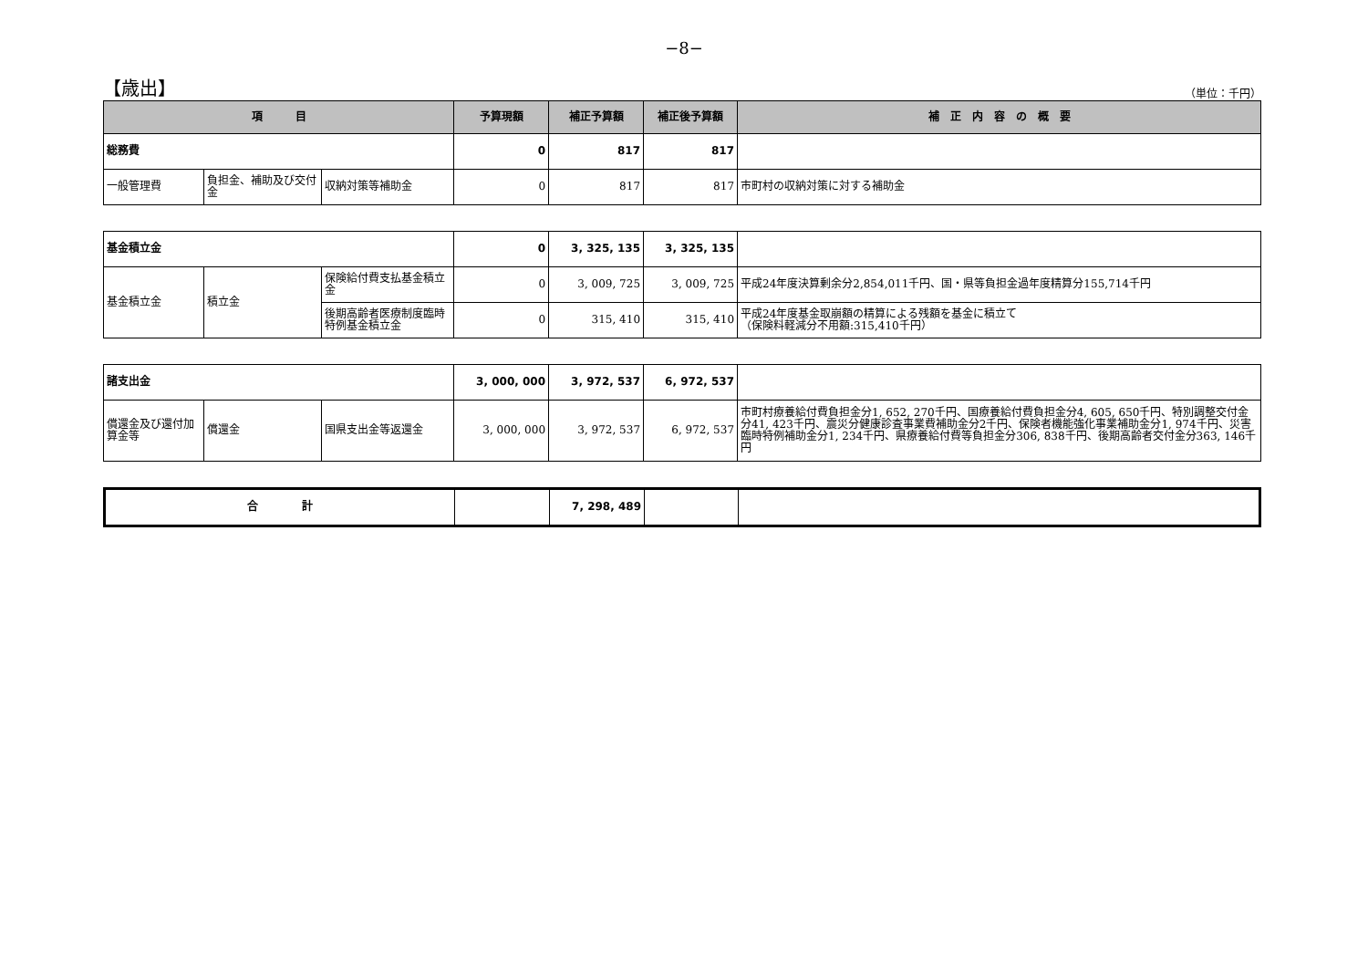−8−
【歳出】 （単位：千円）
| 項 目 | | | 予算現額 | 補正予算額 | 補正後予算額 | 補 正 内 容 の 概 要 |
| --- | --- | --- | --- | --- | --- | --- |
| 総務費 | | | 0 | 817 | 817 | |
| 一般管理費 | 負担金、補助及び交付金 | 収納対策等補助金 | 0 | 817 | 817 | 市町村の収納対策に対する補助金 |
| 基金積立金 | | | 0 | 3, 325, 135 | 3, 325, 135 | |
| 基金積立金 | 積立金 | 保険給付費支払基金積立金 | 0 | 3, 009, 725 | 3, 009, 725 | 平成24年度決算剰余分2,854,011千円、国・県等負担金過年度精算分155,714千円 |
| | | 後期高齢者医療制度臨時特例基金積立金 | 0 | 315, 410 | 315, 410 | 平成24年度基金取崩額の精算による残額を基金に積立て （保険料軽減分不用額:315,410千円） |
| 諸支出金 | | | 3, 000, 000 | 3, 972, 537 | 6, 972, 537 | |
| 償還金及び還付加算金等 | 償還金 | 国県支出金等返還金 | 3, 000, 000 | 3, 972, 537 | 6, 972, 537 | 市町村療養給付費負担金分1, 652, 270千円、国療養給付費負担金分4, 605, 650千円、特別調整交付金分41, 423千円、震災分健康診査事業費補助金分2千円、保険者機能強化事業補助金分1, 974千円、災害臨時特例補助金分1, 234千円、県療養給付費等負担金分306, 838千円、後期高齢者交付金分363, 146千円 |
| 合 計 | | 7, 298, 489 | | |